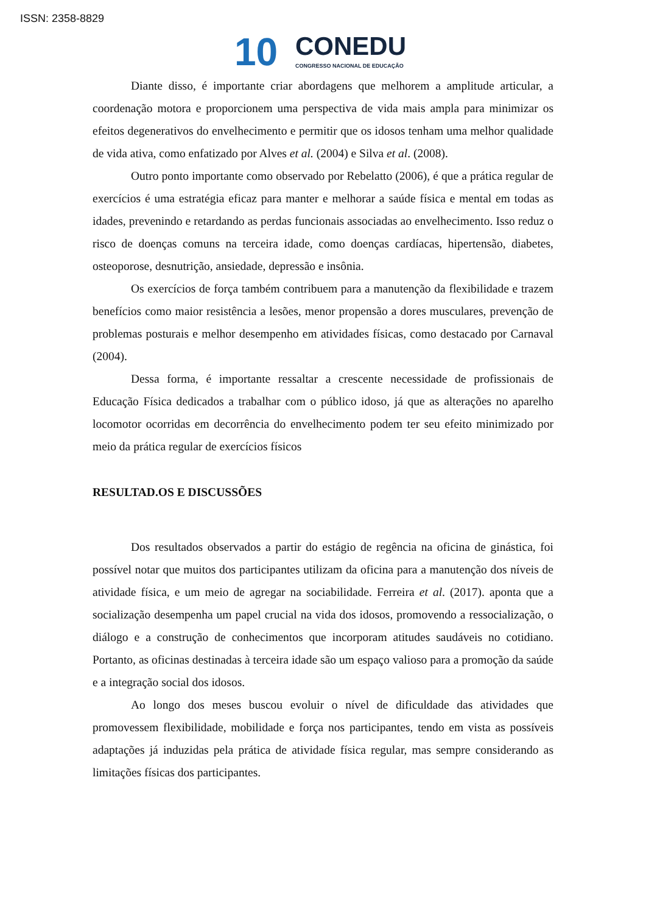ISSN: 2358-8829
10
CONEDU
CONGRESSO NACIONAL DE EDUCAÇÃO
Diante disso, é importante criar abordagens que melhorem a amplitude articular, a coordenação motora e proporcionem uma perspectiva de vida mais ampla para minimizar os efeitos degenerativos do envelhecimento e permitir que os idosos tenham uma melhor qualidade de vida ativa, como enfatizado por Alves et al. (2004) e Silva et al. (2008).
Outro ponto importante como observado por Rebelatto (2006), é que a prática regular de exercícios é uma estratégia eficaz para manter e melhorar a saúde física e mental em todas as idades, prevenindo e retardando as perdas funcionais associadas ao envelhecimento. Isso reduz o risco de doenças comuns na terceira idade, como doenças cardíacas, hipertensão, diabetes, osteoporose, desnutrição, ansiedade, depressão e insônia.
Os exercícios de força também contribuem para a manutenção da flexibilidade e trazem benefícios como maior resistência a lesões, menor propensão a dores musculares, prevenção de problemas posturais e melhor desempenho em atividades físicas, como destacado por Carnaval (2004).
Dessa forma, é importante ressaltar a crescente necessidade de profissionais de Educação Física dedicados a trabalhar com o público idoso, já que as alterações no aparelho locomotor ocorridas em decorrência do envelhecimento podem ter seu efeito minimizado por meio da prática regular de exercícios físicos
RESULTAD.OS E DISCUSSÕES
Dos resultados observados a partir do estágio de regência na oficina de ginástica, foi possível notar que muitos dos participantes utilizam da oficina para a manutenção dos níveis de atividade física, e um meio de agregar na sociabilidade. Ferreira et al. (2017). aponta que a socialização desempenha um papel crucial na vida dos idosos, promovendo a ressocialização, o diálogo e a construção de conhecimentos que incorporam atitudes saudáveis no cotidiano. Portanto, as oficinas destinadas à terceira idade são um espaço valioso para a promoção da saúde e a integração social dos idosos.
Ao longo dos meses buscou evoluir o nível de dificuldade das atividades que promovessem flexibilidade, mobilidade e força nos participantes, tendo em vista as possíveis adaptações já induzidas pela prática de atividade física regular, mas sempre considerando as limitações físicas dos participantes.